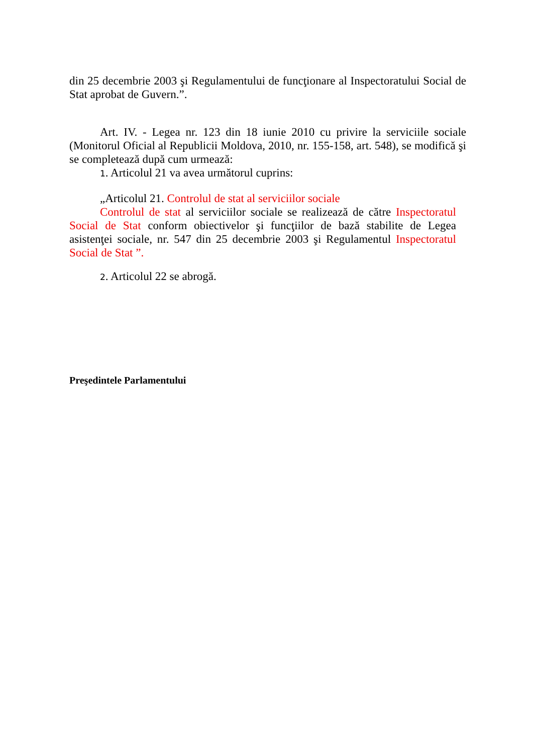din 25 decembrie 2003 şi Regulamentului de funcţionare al Inspectoratului Social de Stat aprobat de Guvern.”.
Art. IV. - Legea nr. 123 din 18 iunie 2010 cu privire la serviciile sociale (Monitorul Oficial al Republicii Moldova, 2010, nr. 155-158, art. 548), se modifică şi se completează după cum urmează:
1. Articolul 21 va avea următorul cuprins:
„Articolul 21. Controlul de stat al serviciilor sociale
Controlul de stat al serviciilor sociale se realizează de către Inspectoratul Social de Stat conform obiectivelor şi funcţiilor de bază stabilite de Legea asistenţei sociale, nr. 547 din 25 decembrie 2003 şi Regulamentul Inspectoratul Social de Stat ”.
2. Articolul 22 se abrogă.
Preşedintele Parlamentului